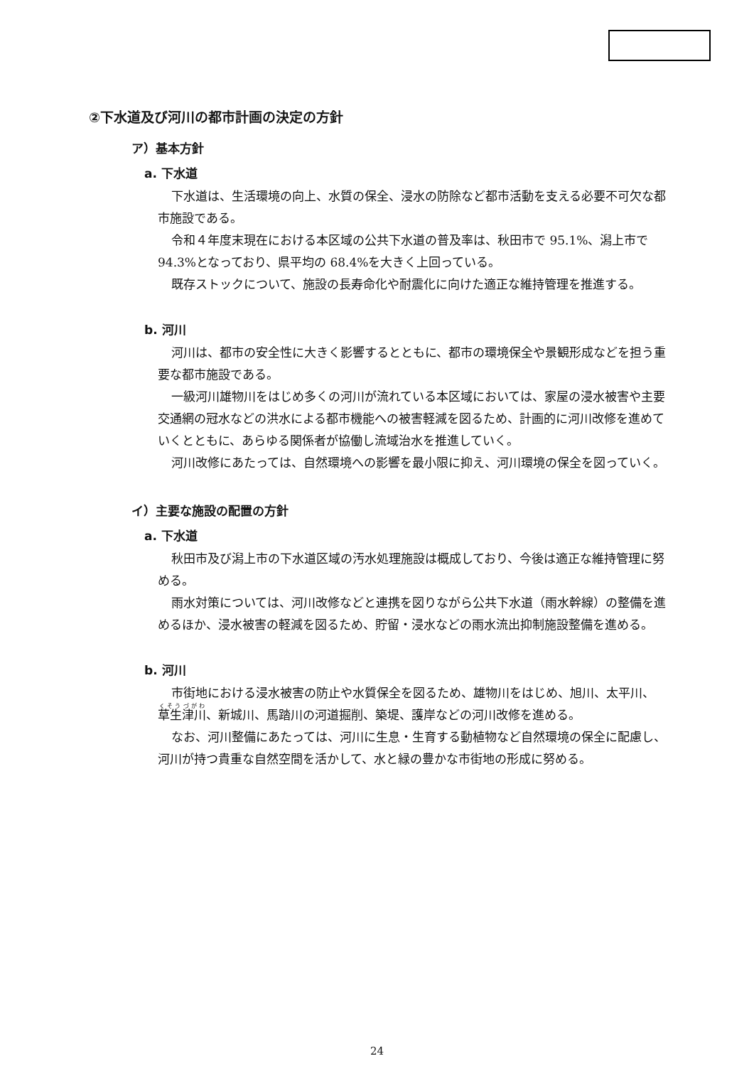②下水道及び河川の都市計画の決定の方針
ア）基本方針
a. 下水道
下水道は、生活環境の向上、水質の保全、浸水の防除など都市活動を支える必要不可欠な都市施設である。
令和４年度末現在における本区域の公共下水道の普及率は、秋田市で 95.1%、潟上市で 94.3%となっており、県平均の 68.4%を大きく上回っている。
既存ストックについて、施設の長寿命化や耐震化に向けた適正な維持管理を推進する。
b. 河川
河川は、都市の安全性に大きく影響するとともに、都市の環境保全や景観形成などを担う重要な都市施設である。
一級河川雄物川をはじめ多くの河川が流れている本区域においては、家屋の浸水被害や主要交通網の冠水などの洪水による都市機能への被害軽減を図るため、計画的に河川改修を進めていくとともに、あらゆる関係者が協働し流域治水を推進していく。
河川改修にあたっては、自然環境への影響を最小限に抑え、河川環境の保全を図っていく。
イ）主要な施設の配置の方針
a. 下水道
秋田市及び潟上市の下水道区域の汚水処理施設は概成しており、今後は適正な維持管理に努める。
雨水対策については、河川改修などと連携を図りながら公共下水道（雨水幹線）の整備を進めるほか、浸水被害の軽減を図るため、貯留・浸水などの雨水流出抑制施設整備を進める。
b. 河川
市街地における浸水被害の防止や水質保全を図るため、雄物川をはじめ、旭川、太平川、草生津川、新城川、馬踏川の河道掘削、築堤、護岸などの河川改修を進める。
なお、河川整備にあたっては、河川に生息・生育する動植物など自然環境の保全に配慮し、河川が持つ貴重な自然空間を活かして、水と緑の豊かな市街地の形成に努める。
24